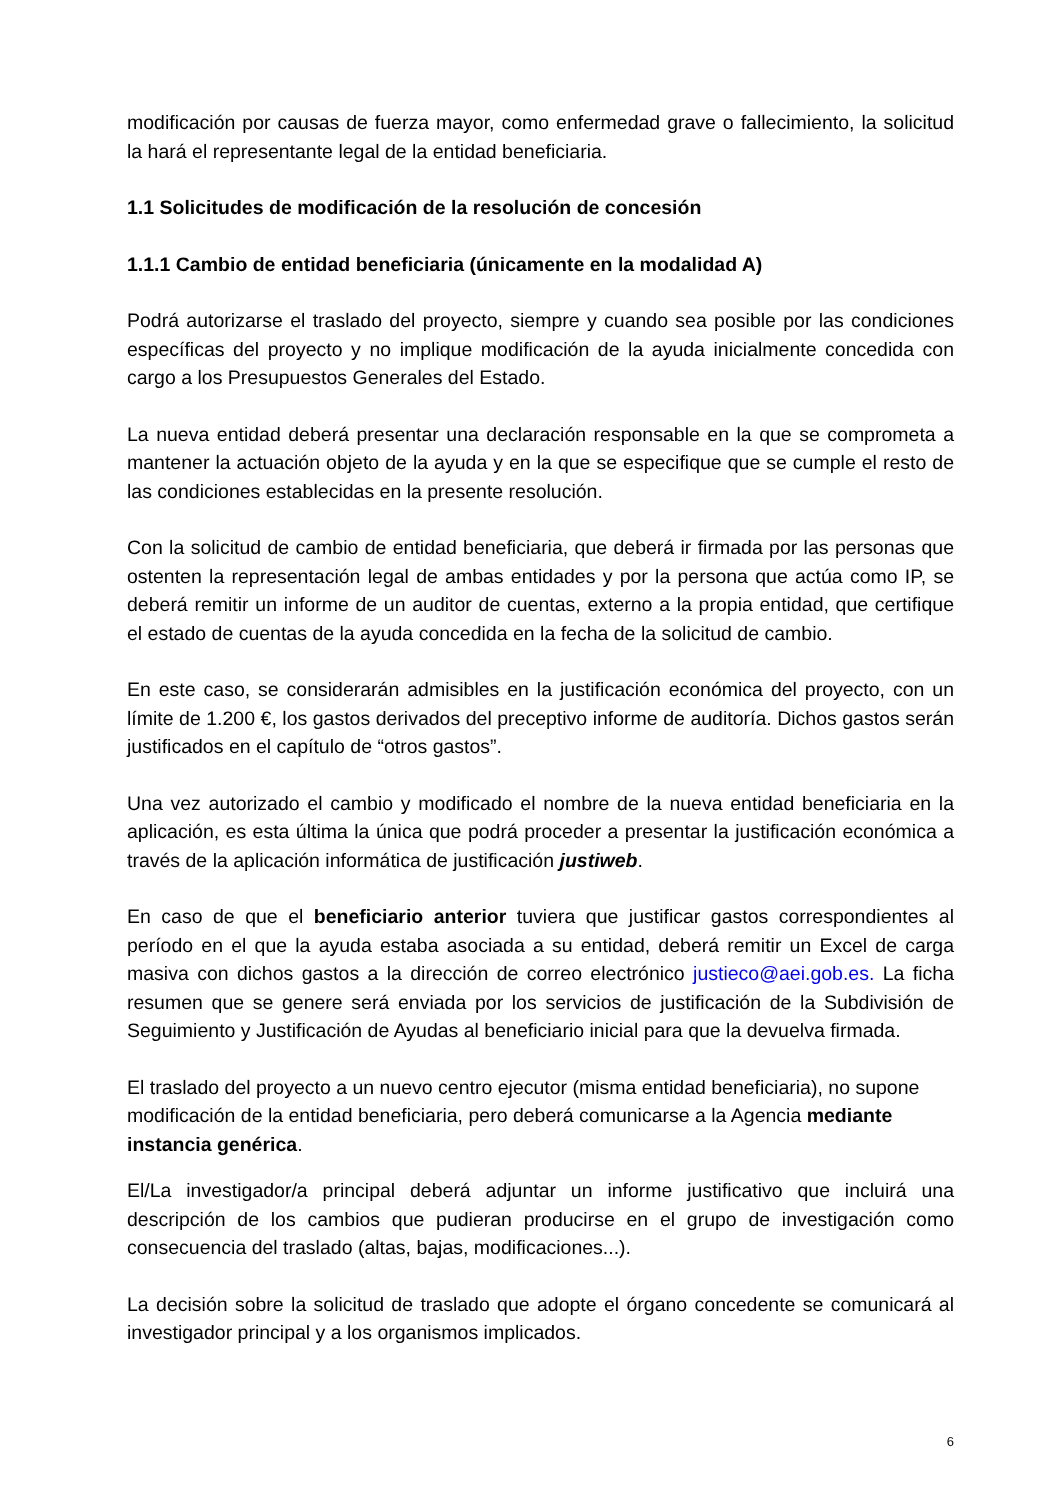modificación por causas de fuerza mayor, como enfermedad grave o fallecimiento, la solicitud la hará el representante legal de la entidad beneficiaria.
1.1 Solicitudes de modificación de la resolución de concesión
1.1.1 Cambio de entidad beneficiaria (únicamente en la modalidad A)
Podrá autorizarse el traslado del proyecto, siempre y cuando sea posible por las condiciones específicas del proyecto y no implique modificación de la ayuda inicialmente concedida con cargo a los Presupuestos Generales del Estado.
La nueva entidad deberá presentar una declaración responsable en la que se comprometa a mantener la actuación objeto de la ayuda y en la que se especifique que se cumple el resto de las condiciones establecidas en la presente resolución.
Con la solicitud de cambio de entidad beneficiaria, que deberá ir firmada por las personas que ostenten la representación legal de ambas entidades y por la persona que actúa como IP, se deberá remitir un informe de un auditor de cuentas, externo a la propia entidad, que certifique el estado de cuentas de la ayuda concedida en la fecha de la solicitud de cambio.
En este caso, se considerarán admisibles en la justificación económica del proyecto, con un límite de 1.200 €, los gastos derivados del preceptivo informe de auditoría. Dichos gastos serán justificados en el capítulo de “otros gastos”.
Una vez autorizado el cambio y modificado el nombre de la nueva entidad beneficiaria en la aplicación, es esta última la única que podrá proceder a presentar la justificación económica a través de la aplicación informática de justificación justiweb.
En caso de que el beneficiario anterior tuviera que justificar gastos correspondientes al período en el que la ayuda estaba asociada a su entidad, deberá remitir un Excel de carga masiva con dichos gastos a la dirección de correo electrónico justieco@aei.gob.es. La ficha resumen que se genere será enviada por los servicios de justificación de la Subdivisión de Seguimiento y Justificación de Ayudas al beneficiario inicial para que la devuelva firmada.
El traslado del proyecto a un nuevo centro ejecutor (misma entidad beneficiaria), no supone modificación de la entidad beneficiaria, pero deberá comunicarse a la Agencia mediante instancia genérica.
El/La investigador/a principal deberá adjuntar un informe justificativo que incluirá una descripción de los cambios que pudieran producirse en el grupo de investigación como consecuencia del traslado (altas, bajas, modificaciones...).
La decisión sobre la solicitud de traslado que adopte el órgano concedente se comunicará al investigador principal y a los organismos implicados.
6